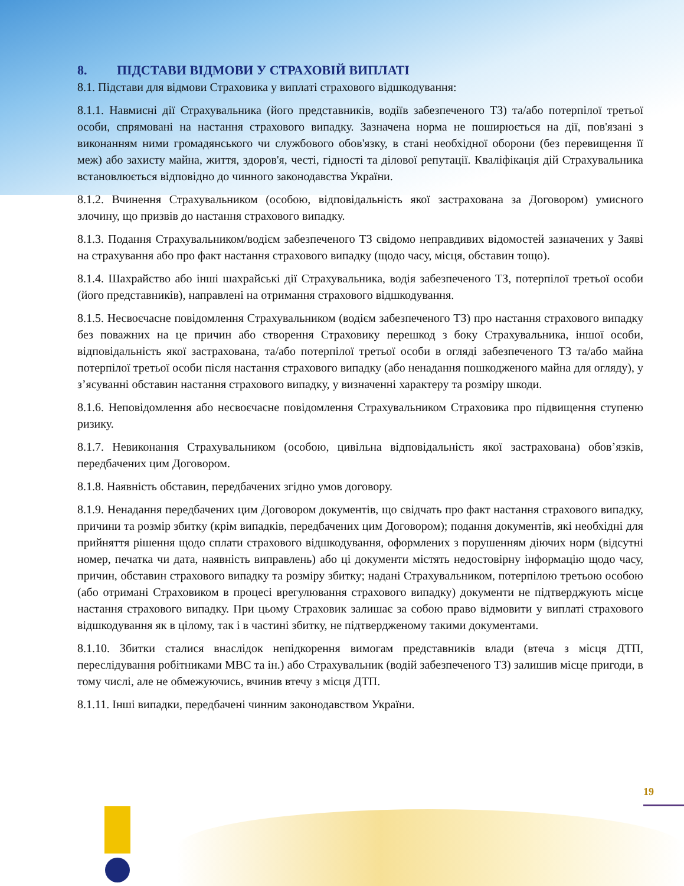8. ПІДСТАВИ ВІДМОВИ У СТРАХОВІЙ ВИПЛАТІ
8.1. Підстави для відмови Страховика у виплаті страхового відшкодування:
8.1.1. Навмисні дії Страхувальника (його представників, водіїв забезпеченого ТЗ) та/або потерпілої третьої особи, спрямовані на настання страхового випадку. Зазначена норма не поширюється на дії, пов'язані з виконанням ними громадянського чи службового обов'язку, в стані необхідної оборони (без перевищення її меж) або захисту майна, життя, здоров'я, честі, гідності та ділової репутації. Кваліфікація дій Страхувальника встановлюється відповідно до чинного законодавства України.
8.1.2. Вчинення Страхувальником (особою, відповідальність якої застрахована за Договором) умисного злочину, що призвів до настання страхового випадку.
8.1.3. Подання Страхувальником/водієм забезпеченого ТЗ свідомо неправдивих відомостей зазначених у Заяві на страхування або про факт настання страхового випадку (щодо часу, місця, обставин тощо).
8.1.4. Шахрайство або інші шахрайські дії Страхувальника, водія забезпеченого ТЗ, потерпілої третьої особи (його представників), направлені на отримання страхового відшкодування.
8.1.5. Несвоєчасне повідомлення Страхувальником (водієм забезпеченого ТЗ) про настання страхового випадку без поважних на це причин або створення Страховику перешкод з боку Страхувальника, іншої особи, відповідальність якої застрахована, та/або потерпілої третьої особи в огляді забезпеченого ТЗ та/або майна потерпілої третьої особи після настання страхового випадку (або ненадання пошкодженого майна для огляду), у з’ясуванні обставин настання страхового випадку, у визначенні характеру та розміру шкоди.
8.1.6. Неповідомлення або несвоєчасне повідомлення Страхувальником Страховика про підвищення ступеню ризику.
8.1.7. Невиконання Страхувальником (особою, цивільна відповідальність якої застрахована) обов’язків, передбачених цим Договором.
8.1.8. Наявність обставин, передбачених згідно умов договору.
8.1.9. Ненадання передбачених цим Договором документів, що свідчать про факт настання страхового випадку, причини та розмір збитку (крім випадків, передбачених цим Договором); подання документів, які необхідні для прийняття рішення щодо сплати страхового відшкодування, оформлених з порушенням діючих норм (відсутні номер, печатка чи дата, наявність виправлень) або ці документи містять недостовірну інформацію щодо часу, причин, обставин страхового випадку та розміру збитку; надані Страхувальником, потерпілою третьою особою (або отримані Страховиком в процесі врегулювання страхового випадку) документи не підтверджують місце настання страхового випадку. При цьому Страховик залишає за собою право відмовити у виплаті страхового відшкодування як в цілому, так і в частині збитку, не підтвердженому такими документами.
8.1.10. Збитки сталися внаслідок непідкорення вимогам представників влади (втеча з місця ДТП, переслідування робітниками МВС та ін.) або Страхувальник (водій забезпеченого ТЗ) залишив місце пригоди, в тому числі, але не обмежуючись, вчинив втечу з місця ДТП.
8.1.11. Інші випадки, передбачені чинним законодавством України.
19